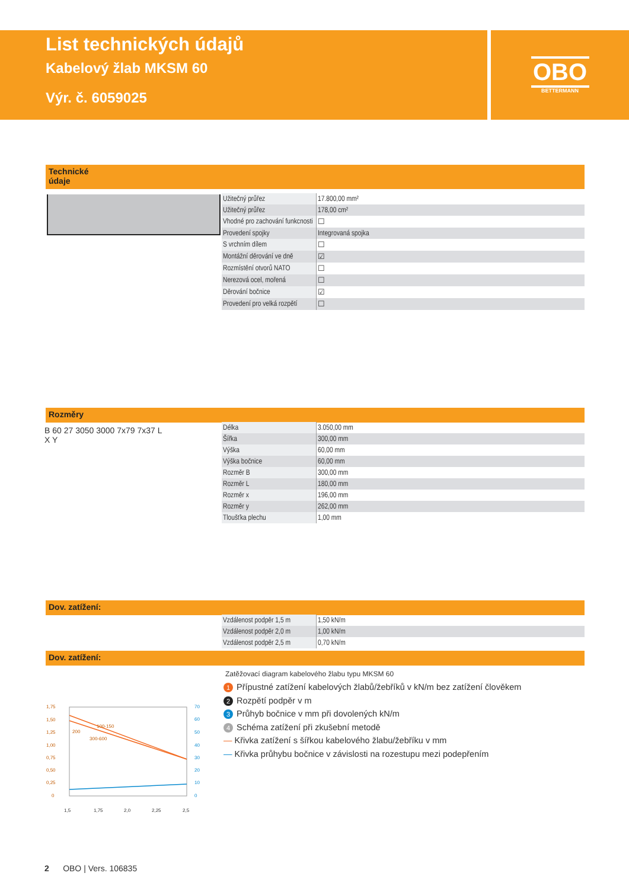List technických údajů
Kabelový žlab MKSM 60
Výr. č. 6059025
OBO
BETTERMANN
Technické
údaje
| Užitečný průřez | 17.800,00 mm² |
| Užitečný průřez | 178,00 cm² |
| Vhodné pro zachování funkcnosti | ☐ |
| Provedení spojky | Integrovaná spojka |
| S vrchním dílem | ☐ |
| Montážní děrování ve dně | ☑ |
| Rozmístění otvorů NATO | ☐ |
| Nerezová ocel, mořená | ☐ |
| Děrování bočnice | ☑ |
| Provedení pro velká rozpětí | ☐ |
Rozměry
B 60 27 3050 3000 7x79 7x37 L X Y
| Délka | 3.050,00 mm |
| Šířka | 300,00 mm |
| Výška | 60,00 mm |
| Výška bočnice | 60,00 mm |
| Rozměr B | 300,00 mm |
| Rozměr L | 180,00 mm |
| Rozměr x | 196,00 mm |
| Rozměr y | 262,00 mm |
| Tloušťka plechu | 1,00 mm |
Dov. zatížení:
| Vzdálenost podpěr 1,5 m | 1,50 kN/m |
| Vzdálenost podpěr 2,0 m | 1,00 kN/m |
| Vzdálenost podpěr 2,5 m | 0,70 kN/m |
Dov. zatížení:
100-150
200
300-600
1,75
1,50
1,25
1,00
0,75
0,50
0,25
0
1,5
1,75
2,0
2,25
2,5
70
60
50
40
30
20
10
0
Zatěžovací diagram kabelového žlabu typu MKSM 60
1 Přípustné zatížení kabelových žlabů/žebříků v kN/m bez zatížení člověkem
2 Rozpětí podpěr v m
3 Průhyb bočnice v mm při dovolených kN/m
4 Schéma zatížení při zkušební metodě
— Křivka zatížení s šířkou kabelového žlabu/žebříku v mm
— Křivka průhybu bočnice v závislosti na rozestupu mezi podepřením
2 OBO | Vers. 106835